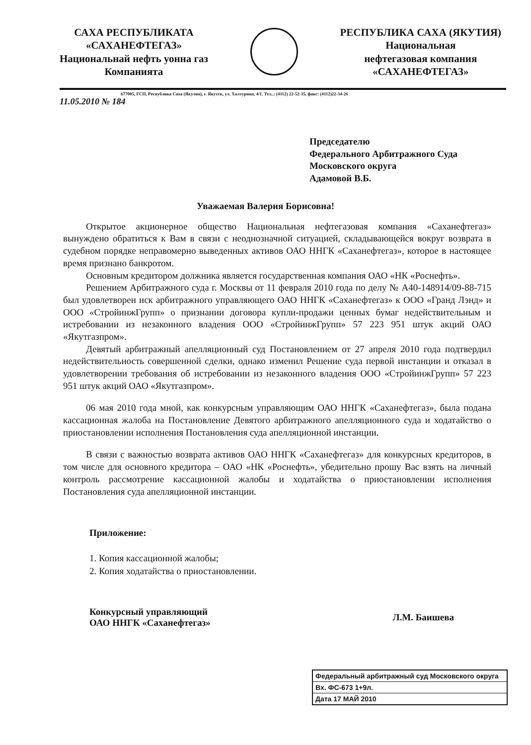САХА РЕСПУБЛИКАТА
«САХАНЕФТЕГАЗ»
Национальнай нефть уонна газ
Компанията
РЕСПУБЛИКА САХА (ЯКУТИЯ)
Национальная
нефтегазовая компания
«САХАНЕФТЕГАЗ»
677005, ГСП, Республика Саха (Якутия), г. Якутск, ул. Халтурина, 4/1. Тел..: (4112) 22-52-35, факс: (4112)22-34-26
11.05.2010 № 184
Председателю
Федерального Арбитражного Суда
Московского округа
Адамовой В.Б.
Уважаемая Валерия Борисовна!
Открытое акционерное общество Национальная нефтегазовая компания «Саханефтегаз» вынуждено обратиться к Вам в связи с неоднозначной ситуацией, складывающейся вокруг возврата в судебном порядке неправомерно выведенных активов ОАО ННГК «Саханефтегаз», которое в настоящее время признано банкротом.
Основным кредитором должника является государственная компания ОАО «НК «Роснефть».
Решением Арбитражного суда г. Москвы от 11 февраля 2010 года по делу № А40-148914/09-88-715 был удовлетворен иск арбитражного управляющего ОАО ННГК «Саханефтегаз» к ООО «Гранд Лэнд» и ООО «СтройинжГрупп» о признании договора купли-продажи ценных бумаг недействительным и истребовании из незаконного владения ООО «СтройинжГрупп» 57 223 951 штук акций ОАО «Якутгазпром».
Девятый арбитражный апелляционный суд Постановлением от 27 апреля 2010 года подтвердил недействительность совершенной сделки, однако изменил Решение суда первой инстанции и отказал в удовлетворении требования об истребовании из незаконного владения ООО «СтройинжГрупп» 57 223 951 штук акций ОАО «Якутгазпром».
06 мая 2010 года мной, как конкурсным управляющим ОАО ННГК «Саханефтегаз», была подана кассационная жалоба на Постановление Девятого арбитражного апелляционного суда и ходатайство о приостановлении исполнения Постановления суда апелляционной инстанции.
В связи с важностью возврата активов ОАО ННГК «Саханефтегаз» для конкурсных кредиторов, в том числе для основного кредитора – ОАО «НК «Роснефть», убедительно прошу Вас взять на личный контроль рассмотрение кассационной жалобы и ходатайства о приостановлении исполнения Постановления суда апелляционной инстанции.
Приложение:
1. Копия кассационной жалобы;
2. Копия ходатайства о приостановлении.
Конкурсный управляющий
ОАО ННГК «Саханефтегаз»
Л.М. Баишева
Федеральный арбитражный суд Московского округа
Вх. ФС-673 1+9л.
Дата 17 МАЙ 2010